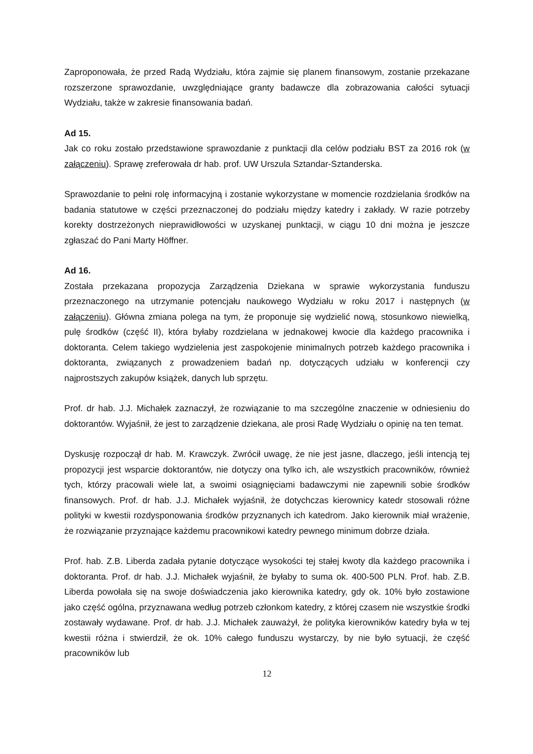Zaproponowała, że przed Radą Wydziału, która zajmie się planem finansowym, zostanie przekazane rozszerzone sprawozdanie, uwzględniające granty badawcze dla zobrazowania całości sytuacji Wydziału, także w zakresie finansowania badań.
Ad 15.
Jak co roku zostało przedstawione sprawozdanie z punktacji dla celów podziału BST za 2016 rok (w załączeniu). Sprawę zreferowała dr hab. prof. UW Urszula Sztandar-Sztanderska.
Sprawozdanie to pełni rolę informacyjną i zostanie wykorzystane w momencie rozdzielania środków na badania statutowe w części przeznaczonej do podziału między katedry i zakłady. W razie potrzeby korekty dostrzeżonych nieprawidłowości w uzyskanej punktacji, w ciągu 10 dni można je jeszcze zgłaszać do Pani Marty Höffner.
Ad 16.
Została przekazana propozycja Zarządzenia Dziekana w sprawie wykorzystania funduszu przeznaczonego na utrzymanie potencjału naukowego Wydziału w roku 2017 i następnych (w załączeniu). Główna zmiana polega na tym, że proponuje się wydzielić nową, stosunkowo niewielką, pulę środków (część II), która byłaby rozdzielana w jednakowej kwocie dla każdego pracownika i doktoranta. Celem takiego wydzielenia jest zaspokojenie minimalnych potrzeb każdego pracownika i doktoranta, związanych z prowadzeniem badań np. dotyczących udziału w konferencji czy najprostszych zakupów książek, danych lub sprzętu.
Prof. dr hab. J.J. Michałek zaznaczył, że rozwiązanie to ma szczególne znaczenie w odniesieniu do doktorantów. Wyjaśnił, że jest to zarządzenie dziekana, ale prosi Radę Wydziału o opinię na ten temat.
Dyskusję rozpoczął dr hab. M. Krawczyk. Zwrócił uwagę, że nie jest jasne, dlaczego, jeśli intencją tej propozycji jest wsparcie doktorantów, nie dotyczy ona tylko ich, ale wszystkich pracowników, również tych, którzy pracowali wiele lat, a swoimi osiągnięciami badawczymi nie zapewnili sobie środków finansowych. Prof. dr hab. J.J. Michałek wyjaśnił, że dotychczas kierownicy katedr stosowali różne polityki w kwestii rozdysponowania środków przyznanych ich katedrom. Jako kierownik miał wrażenie, że rozwiązanie przyznające każdemu pracownikowi katedry pewnego minimum dobrze działa.
Prof. hab. Z.B. Liberda zadała pytanie dotyczące wysokości tej stałej kwoty dla każdego pracownika i doktoranta. Prof. dr hab. J.J. Michałek wyjaśnił, że byłaby to suma ok. 400-500 PLN. Prof. hab. Z.B. Liberda powołała się na swoje doświadczenia jako kierownika katedry, gdy ok. 10% było zostawione jako część ogólna, przyznawana według potrzeb członkom katedry, z której czasem nie wszystkie środki zostawały wydawane. Prof. dr hab. J.J. Michałek zauważył, że polityka kierowników katedry była w tej kwestii różna i stwierdził, że ok. 10% całego funduszu wystarczy, by nie było sytuacji, że część pracowników lub
12